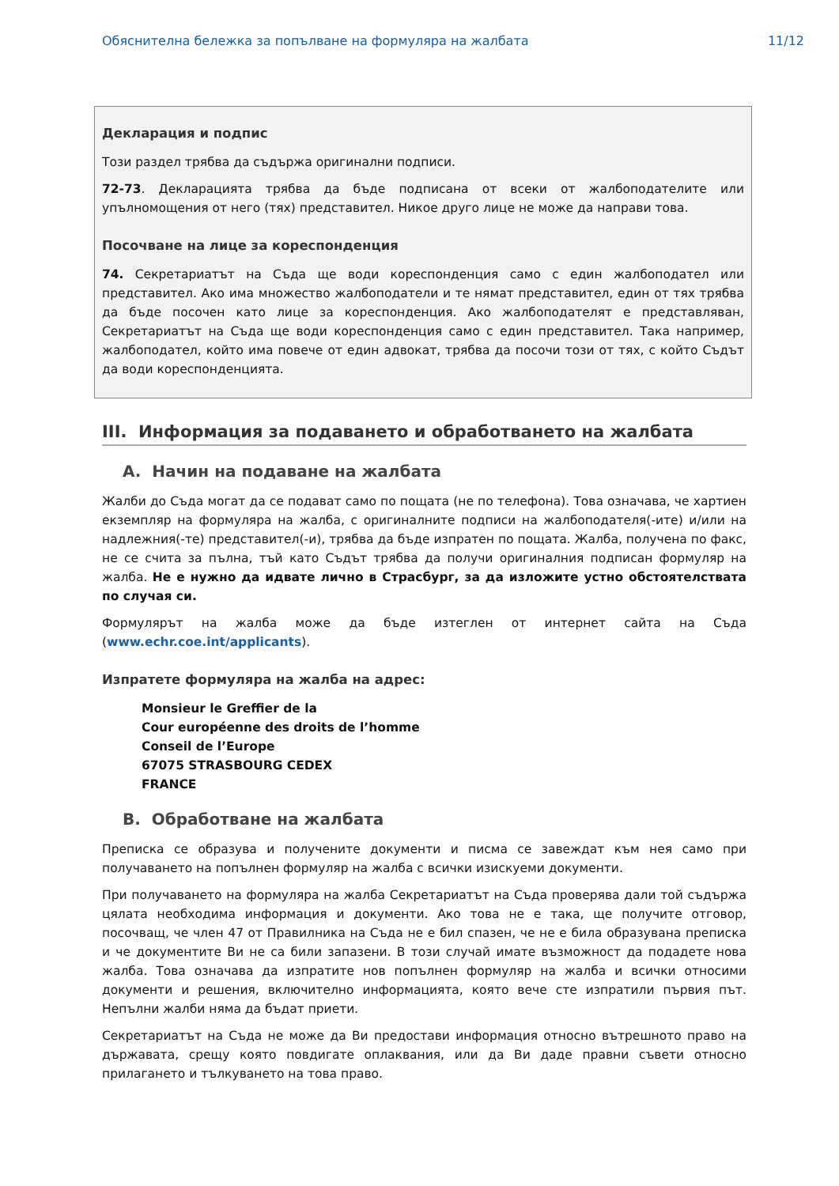Обяснителна бележка за попълване на формуляра на жалбата 11/12
Декларация и подпис
Този раздел трябва да съдържа оригинални подписи.
72-73. Декларацията трябва да бъде подписана от всеки от жалбоподателите или упълномощения от него (тях) представител. Никое друго лице не може да направи това.
Посочване на лице за кореспонденция
74. Секретариатът на Съда ще води кореспонденция само с един жалбоподател или представител. Ако има множество жалбоподатели и те нямат представител, един от тях трябва да бъде посочен като лице за кореспонденция. Ако жалбоподателят е представляван, Секретариатът на Съда ще води кореспонденция само с един представител. Така например, жалбоподател, който има повече от един адвокат, трябва да посочи този от тях, с който Съдът да води кореспонденцията.
III. Информация за подаването и обработването на жалбата
A. Начин на подаване на жалбата
Жалби до Съда могат да се подават само по пощата (не по телефона). Това означава, че хартиен екземпляр на формуляра на жалба, с оригиналните подписи на жалбоподателя(-ите) и/или на надлежния(-те) представител(-и), трябва да бъде изпратен по пощата. Жалба, получена по факс, не се счита за пълна, тъй като Съдът трябва да получи оригиналния подписан формуляр на жалба. Не е нужно да идвате лично в Страсбург, за да изложите устно обстоятелствата по случая си.
Формулярът на жалба може да бъде изтеглен от интернет сайта на Съда (www.echr.coe.int/applicants).
Изпратете формуляра на жалба на адрес:
Monsieur le Greffier de la
Cour européenne des droits de l’homme
Conseil de l’Europe
67075 STRASBOURG CEDEX
FRANCE
B. Обработване на жалбата
Преписка се образува и получените документи и писма се завеждат към нея само при получаването на попълнен формуляр на жалба с всички изискуеми документи.
При получаването на формуляра на жалба Секретариатът на Съда проверява дали той съдържа цялата необходима информация и документи. Ако това не е така, ще получите отговор, посочващ, че член 47 от Правилника на Съда не е бил спазен, че не е била образувана преписка и че документите Ви не са били запазени. В този случай имате възможност да подадете нова жалба. Това означава да изпратите нов попълнен формуляр на жалба и всички относими документи и решения, включително информацията, която вече сте изпратили първия път. Непълни жалби няма да бъдат приети.
Секретариатът на Съда не може да Ви предостави информация относно вътрешното право на държавата, срещу която повдигате оплаквания, или да Ви даде правни съвети относно прилагането и тълкуването на това право.